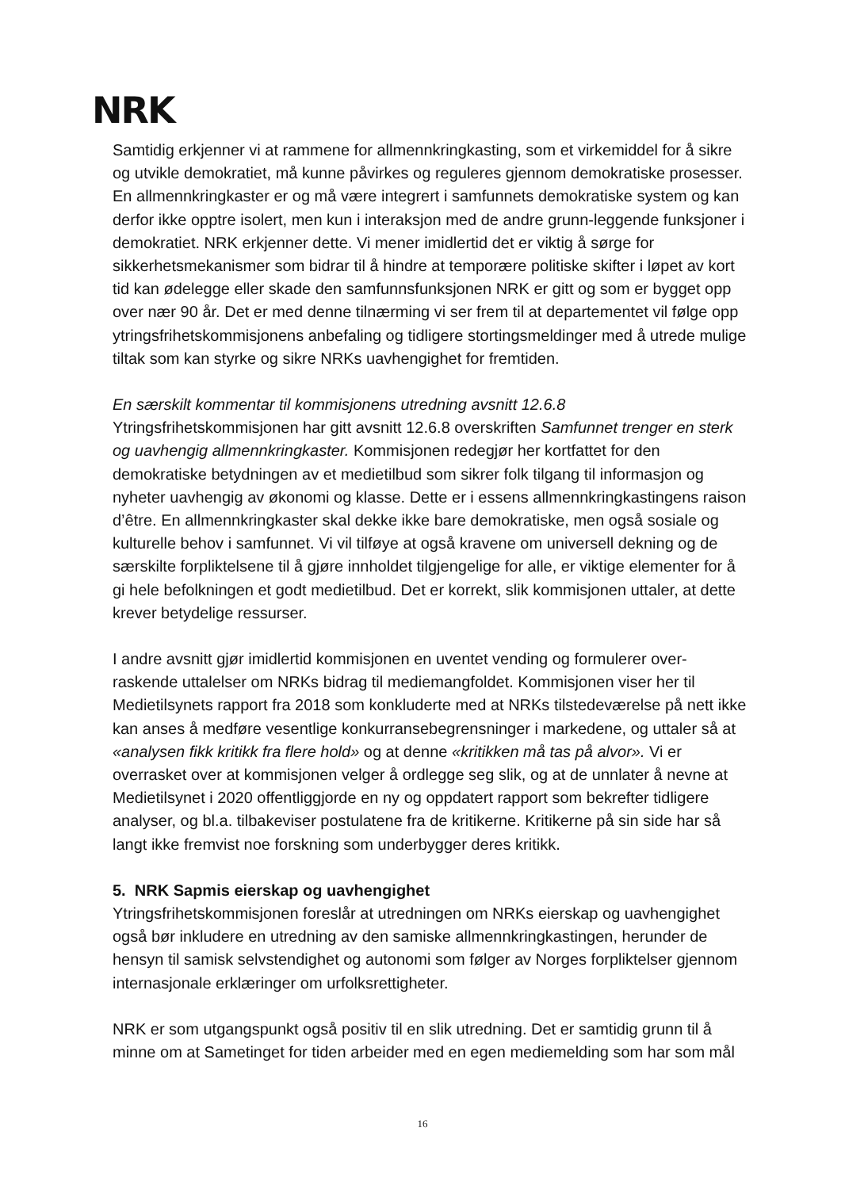NRK
Samtidig erkjenner vi at rammene for allmennkringkasting, som et virkemiddel for å sikre og utvikle demokratiet, må kunne påvirkes og reguleres gjennom demokratiske prosesser. En allmennkringkaster er og må være integrert i samfunnets demokratiske system og kan derfor ikke opptre isolert, men kun i interaksjon med de andre grunn-leggende funksjoner i demokratiet. NRK erkjenner dette. Vi mener imidlertid det er viktig å sørge for sikkerhetsmekanismer som bidrar til å hindre at temporære politiske skifter i løpet av kort tid kan ødelegge eller skade den samfunnsfunksjonen NRK er gitt og som er bygget opp over nær 90 år. Det er med denne tilnærming vi ser frem til at departementet vil følge opp ytringsfrihetskommisjonens anbefaling og tidligere stortingsmeldinger med å utrede mulige tiltak som kan styrke og sikre NRKs uavhengighet for fremtiden.
En særskilt kommentar til kommisjonens utredning avsnitt 12.6.8
Ytringsfrihetskommisjonen har gitt avsnitt 12.6.8 overskriften Samfunnet trenger en sterk og uavhengig allmennkringkaster. Kommisjonen redegjør her kortfattet for den demokratiske betydningen av et medietilbud som sikrer folk tilgang til informasjon og nyheter uavhengig av økonomi og klasse. Dette er i essens allmennkringkastingens raison d’être. En allmennkringkaster skal dekke ikke bare demokratiske, men også sosiale og kulturelle behov i samfunnet. Vi vil tilføye at også kravene om universell dekning og de særskilte forpliktelsene til å gjøre innholdet tilgjengelige for alle, er viktige elementer for å gi hele befolkningen et godt medietilbud. Det er korrekt, slik kommisjonen uttaler, at dette krever betydelige ressurser.
I andre avsnitt gjør imidlertid kommisjonen en uventet vending og formulerer over-raskende uttalelser om NRKs bidrag til mediemangfoldet. Kommisjonen viser her til Medietilsynets rapport fra 2018 som konkluderte med at NRKs tilstedeværelse på nett ikke kan anses å medføre vesentlige konkurransebegrensninger i markedene, og uttaler så at «analysen fikk kritikk fra flere hold» og at denne «kritikken må tas på alvor». Vi er overrasket over at kommisjonen velger å ordlegge seg slik, og at de unnlater å nevne at Medietilsynet i 2020 offentliggjorde en ny og oppdatert rapport som bekrefter tidligere analyser, og bl.a. tilbakeviser postulatene fra de kritikerne. Kritikerne på sin side har så langt ikke fremvist noe forskning som underbygger deres kritikk.
5. NRK Sapmis eierskap og uavhengighet
Ytringsfrihetskommisjonen foreslår at utredningen om NRKs eierskap og uavhengighet også bør inkludere en utredning av den samiske allmennkringkastingen, herunder de hensyn til samisk selvstendighet og autonomi som følger av Norges forpliktelser gjennom internasjonale erklæringer om urfolksrettigheter.
NRK er som utgangspunkt også positiv til en slik utredning. Det er samtidig grunn til å minne om at Sametinget for tiden arbeider med en egen mediemelding som har som mål
16